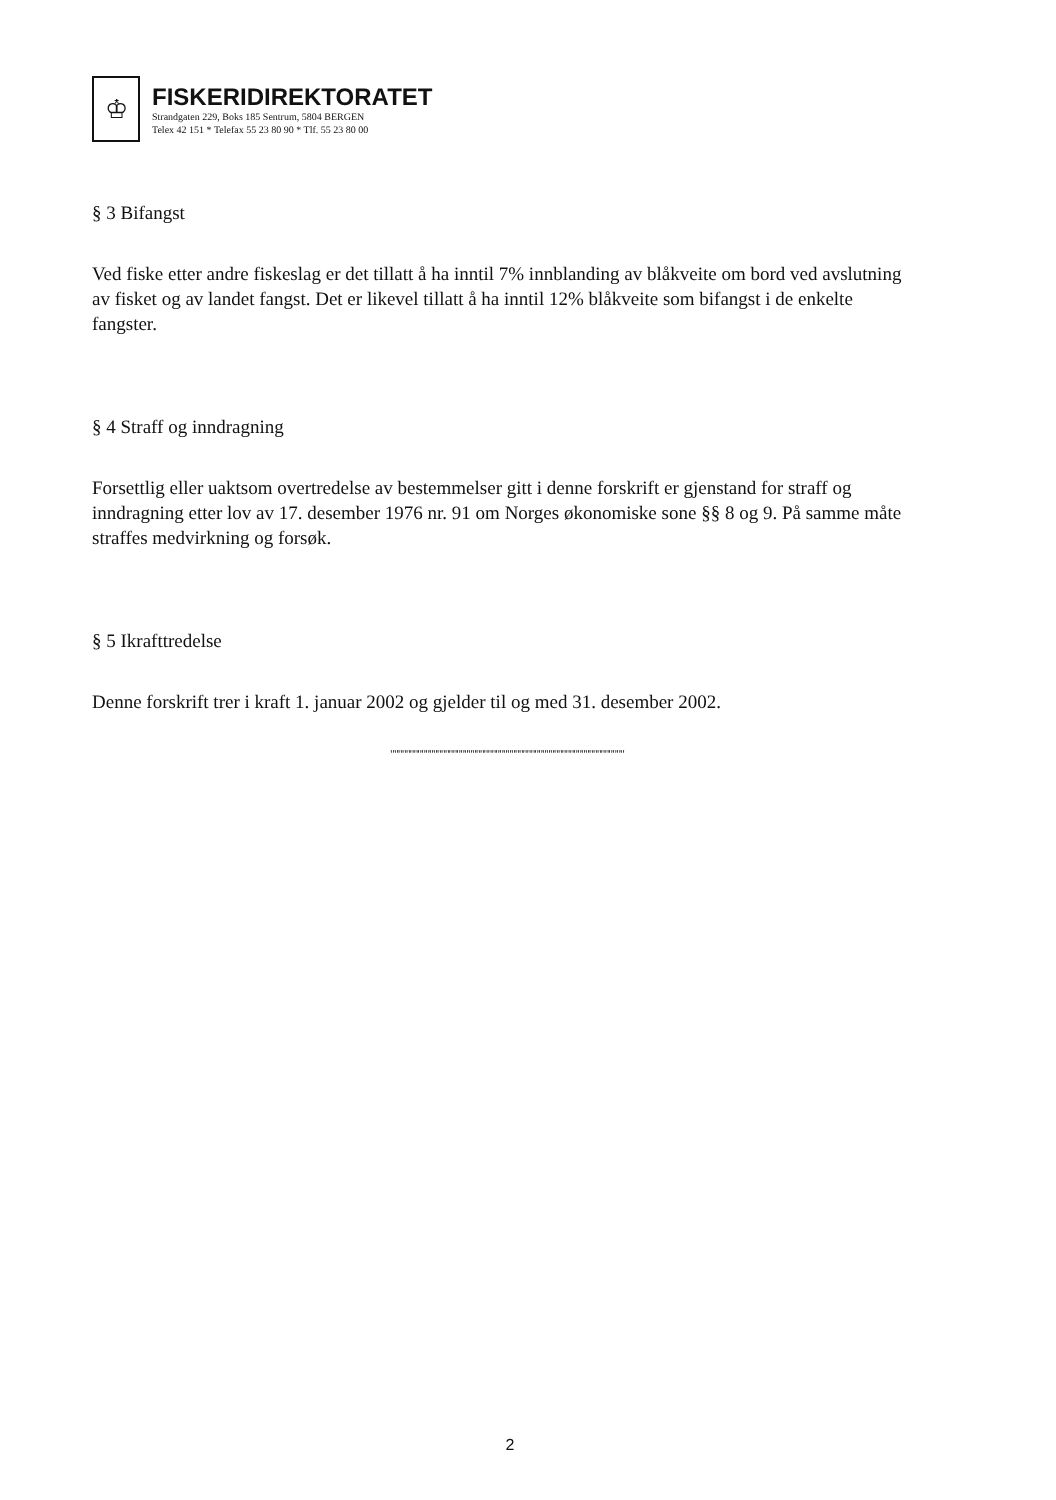♔
FISKERIDIREKTORATET
Strandgaten 229, Boks 185 Sentrum, 5804 BERGEN
Telex 42 151 * Telefax 55 23 80 90 * Tlf. 55 23 80 00
§ 3 Bifangst
Ved fiske etter andre fiskeslag er det tillatt å ha inntil 7% innblanding av blåkveite om bord ved avslutning av fisket og av landet fangst. Det er likevel tillatt å ha inntil 12% blåkveite som bifangst i de enkelte fangster.
§ 4 Straff og inndragning
Forsettlig eller uaktsom overtredelse av bestemmelser gitt i denne forskrift er gjenstand for straff og inndragning etter lov av 17. desember 1976 nr. 91 om Norges økonomiske sone §§ 8 og 9. På samme måte straffes medvirkning og forsøk.
§ 5 Ikrafttredelse
Denne forskrift trer i kraft 1. januar 2002 og gjelder til og med 31. desember 2002.
""""""""""""""""""""""""""""""""""""""""""""""""""""""""""""
2